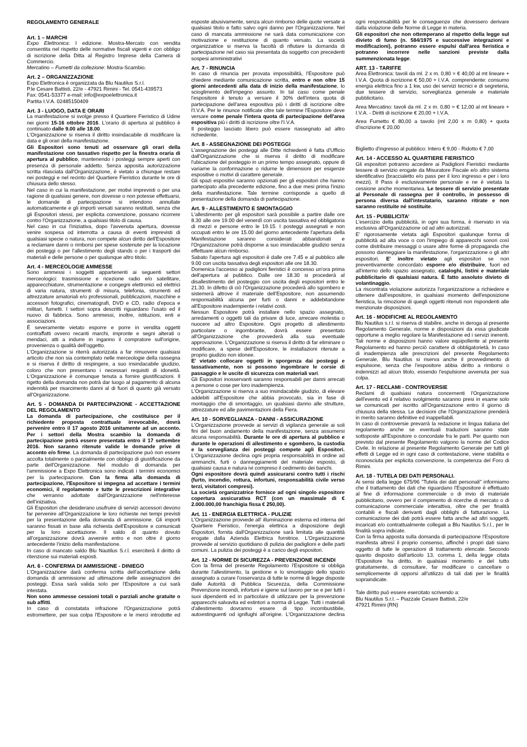REGOLAMENTO GENERALE
Art. 1 – MARCHI
Expo Elettronica: I edizione. Mostra-Mercato con vendita consentita nel rispetto delle normative fiscali vigenti e con obbligo di iscrizione della Ditta al Registro Imprese della Camera di Commercio.
Mercatino – Fumetti da collezione: Mostra-Scambio.
Art. 2 – ORGANIZZAZIONE
Expo Elettronica è organizzata da Blu Nautilus S.r.l.
P.le Cesare Battisti, 22/e - 47921 Rimini - Tel. 0541-439573
Fax: 0541-53377 e-mail: info@expoelettronica.it
Partita I.V.A. 02485150409
Art. 3 - LUOGO, DATA E ORARI
La manifestazione si svolge presso il Quartiere Fieristico di Udine nei giorni 15-16 ottobre 2016. L'orario di apertura al pubblico è continuato dalle 9.00 alle 18.00.
L'Organizzazione si riserva il diritto insindacabile di modificare la data e gli orari della manifestazione.
Gli Espositori sono tenuti ad osservare gli orari della manifestazione con tassativo rispetto per la finestra oraria di apertura al pubblico, mantenendo i posteggi sempre aperti con presenza di personale addetto. Senza apposita autorizzazione scritta rilasciata dall'Organizzazione, è vietato a chiunque restare nei posteggi e nel recinto del Quartiere Fieristico durante le ore di chiusura dello stesso.
Nel caso in cui la manifestazione, per motivi imprevisti o per una ragione di qualsiasi genere, non dovesse o non potesse effettuarsi, le domande di partecipazione si intendono annullate automaticamente e gli importi versati saranno restituiti, senza che gli Espositori stessi, per esplicita convenzione, possano ricorrere contro l'Organizzazione, a qualsiasi titolo di causa.
Nel caso in cui l'iniziativa, dopo l'avvenuta apertura, dovesse venire sospesa od interrotta a causa di eventi imprevisti di qualsiasi specie o natura, non compete alcun diritto dell'Espositore a reclamare danni o rimborsi per spese sostenute per la locazione dei posteggi o per l'allestimento degli stands o per i trasporti dei materiali e delle persone o per qualunque altro titolo.
Art. 4 - MERCEOLOGIE AMMESSE
Sono ammessi i soggetti appartenenti ai seguenti settori merceologici: trasmissione e ricezione radio e/o satellitare, apparecchiature, strumentazione e congegni elettronici ed elettrici di varia natura, strumenti di misura, telefonia, strumenti ed attrezzature amatoriali e/o professionali, pubblicazioni, macchine e accessori fotografici, cinematografi, DVD e CD, radio d'epoca e militari, fumetti. I settori sopra descritti riguardano l'usato ed il nuovo di fabbrica. Sono ammessi, inoltre, istituzioni, enti e associazioni.
È severamente vietato esporre e porre in vendita oggetti contraffatti ovvero recanti marchi, impronte e segni alterati o mendaci, atti a indurre in inganno il compratore sull'origine, provenienza o qualità dell'oggetto.
L'Organizzazione si riterrà autorizzata a far rimuovere qualsiasi articolo che non sia contemplato nelle merceologie della rassegna e si riserva il diritto di respingere, a suo insindacabile giudizio, coloro che non presentano i necessari requisiti di idoneità. L'Organizzazione è comunque tenuta a fornire giustificazioni. Il rigetto della domanda non potrà dar luogo al pagamento di alcuna indennità per risarcimento danni al di fuori di quanto già versato all'Organizzazione.
Art. 5 - DOMANDA DI PARTECIPAZIONE - ACCETTAZIONE DEL REGOLAMENTO
La domanda di partecipazione, che costituisce per il richiedente proposta contrattuale irrevocabile, dovrà pervenire entro il 17 agosto 2016 unitamente ad un acconto. Per i settori della Mostra scambio la domanda di partecipazione potrà essere presentata entro il 17 settembre 2016. Non saranno ritenute valide le domande prive di acconto e/o firme. La domanda di partecipazione può non essere accolta totalmente o parzialmente con obbligo di giustificazione da parte dell'Organizzazione. Nel modulo di domanda per l'ammissione a Expo Elettronica sono indicati i termini economici per la partecipazione. Con la firma alla domanda di partecipazione, l'Espositore si impegna ad accettare i termini economici, il regolamento e tutte le prescrizioni integrative che verranno adottate dall'Organizzazione nell'interesse dell'iniziativa.
Gli Espositori che desiderano usufruire di servizi accessori devono far pervenire all'Organizzazione le loro richieste nei tempi previsti per la presentazione della domanda di ammissione. Gli importi saranno fissati in base alla richiesta dell'Espositore e comunicati per la loro accettazione. Il saldo di quanto dovuto all'organizzazione dovrà avvenire entro e non oltre il giorno antecedente l'inizio della manifestazione.
In caso di mancato saldo Blu Nautilus S.r.l. eserciterà il diritto di ritenzione sui materiali esposti.
Art. 6 - CONFERMA DI AMMISSIONE - DINIEGO
L'Organizzazione darà conferma scritta dell'accettazione della domanda di ammissione ad ultimazione delle assegnazioni dei posteggi. Essa sarà valida solo per l'Espositore a cui sarà intestata.
Non sono ammesse cessioni totali o parziali anche gratuite o sub affitti.
In caso di constatata infrazione l'Organizzazione potrà estromettere, per sua colpa l'Espositore e le merci introdotte ed esposte abusivamente, senza alcun rimborso delle quote versate a qualsiasi titolo e fatto salvo ogni danno per l'Organizzazione. Nel caso di mancata ammissione ne sarà data comunicazione con motivazione e restituzione di quanto versato. La società organizzatrice si riserva la facoltà di rifiutare la domanda di partecipazione nel caso sia presentata da soggetto con precedenti sospesi amministrativi
Art. 7 - RINUNCIA
In caso di rinuncia per provata impossibilità, l'Espositore può chiedere mediante comunicazione scritta, entro e non oltre 15 giorni antecedenti alla data di inizio della manifestazione, lo scioglimento dell'impegno assunto. In tal caso come penale l'espositore è tenuto a versare il 30% dell'intera quota di partecipazione dell'area espositiva più i diritti di iscrizione oltre l'I.V.A. Per le rinunce notificate oltre tale termine l'Espositore deve versare come penale l'intera quota di partecipazione dell'area espositiva più i diritti di iscrizione oltre l'I.V.A.
Il posteggio lasciato libero può essere riassegnato ad altro richiedente.
Art. 8 - ASSEGNAZIONE DEI POSTEGGI
L'assegnazione dei posteggi alle Ditte richiedenti è fatta d'Ufficio dall'Organizzazione che si riserva il diritto di modificare l'ubicazione del posteggio in un primo tempo assegnato, oppure di variarne la conformazione o ridurne le dimensioni per esigenze espositive o motivi di carattere generale.
Gli spazi espositivi saranno opzionati per gli espositori che hanno partecipato alla precedente edizione, fino a due mesi prima l'inizio della manifestazione. Tale termine corrisponde a quello di presentazione della domanda di partecipazione.
Art. 9 - ALLESTIMENTO E SMONTAGGIO
L'allestimento per gli espositori sarà possibile a partire dalle ore 8.30 alle ore 19.00 del venerdì con uscita tassativa ed obbligatoria di mezzi e persone entro le 19.15. I posteggi assegnati e non occupati entro le ore 15.00 del giorno antecedente l'apertura della Manifestazione saranno considerati abbandonati e l'Organizzazione potrà disporne a suo insindacabile giudizio senza effettuare alcun rimborso.
Sabato l'apertura agli espositori è dalle ore 7.45 e al pubblico alle 9.00 con uscita tassativa degli espositori alle ore 18.30.
Domenica l'accesso ai padiglioni fieristici è concesso un'ora prima dell'apertura al pubblico. Dalle ore 18.30 si procederà al disallestimento del posteggio con uscita degli espositori entro le 21.30. In difetto di ciò l'Organizzazione procederà allo sgombero e sistemerà altrove il materiale dell'Espositore, non assumendo responsabilità alcuna per furti o danni e addebitandone all'Espositore inadempiente i relativi costi.
Nessun Espositore potrà installare nello spazio assegnato, arredamenti o oggetti tali da privare di luce, arrecare molestia o nuocere ad altro Espositore. Ogni progetto di allestimento particolare o ingombrante, dovrà essere presentato all'Organizzazione che provvederà alla sua eventuale approvazione. L'Organizzazione si riserva il diritto di far eliminare o modificare, a spese dell'Espositore, le installazioni ritenute a proprio giudizio non idonee.
E' vietato collocare oggetti in sporgenza dai posteggi e tassativamente, non si possono ingombrare le corsie di passaggio e le uscite di sicurezza con materiali vari.
Gli Espositori inosservanti saranno responsabili per danni arrecati a persone o cose per loro inadempienza.
L'Organizzazione si riserva a suo insindacabile giudizio, di elevare addebiti all'Espositore che abbia provocato, sia in fase di montaggio che di smontaggio, un qualsiasi danno alle strutture, attrezzature ed alle pavimentazioni della Fiera.
Art. 10 - SORVEGLIANZA - DANNI - ASSICURAZIONE
L'Organizzazione provvede ai servizi di vigilanza generale ai soli fini del buon andamento della manifestazione, senza assumersi alcuna responsabilità. Durante le ore di apertura al pubblico e durante le operazioni di allestimento e sgombero, la custodia e la sorveglianza dei posteggi compete agli Espositori. L'Organizzazione declina ogni propria responsabilità in ordine ad ammanchi, furti o danneggiamenti del materiale esposto, di qualsiasi causa e natura ivi compreso il cedimento dei banchi.
Ogni espositore dovrà quindi assicurarsi contro tutti i rischi (furto, incendio, rottura, infortuni, responsabilità civile verso terzi, visitatori compresi).
La società organizzatrice fornisce ad ogni singolo espositore copertura assicurativa RCT (con un massimale di € 2.000.000,00 franchigia fissa € 250,00).
Art. 11 - ENERGIA ELETTRICA - PULIZIE
L'Organizzazione provvede all' illuminazione esterna ed interna del Quartiere Fieristico, l'energia elettrica a disposizione degli Espositori, fornita dall'Organizzazione sarà limitata alle quantità erogate dalla Azienda Elettrica fornitrice. L'Organizzazione provvede al servizio quotidiano di pulizia dei padiglioni e delle parti comuni. La pulizia dei posteggi è a carico degli espositori.
Art. 12 - NORME DI SICUREZZA - PREVENZIONE INCENDI
Con la firma del presente Regolamento l'Espositore si obbliga durante l'allestimento, la gestione e lo smontaggio dello spazio assegnato a curare l'osservanza di tutte le norme di legge disposte dalle Autorità di Pubblica Sicurezza, della Commissione Prevenzione incendi, infortuni e igiene sul lavoro per se e per tutti i suoi dipendenti ed in particolare di utilizzare per la prevenzione apparecchi salvavita ed estintori a norma di Legge. Tutti i materiali d'allestimento dovranno essere di tipo incombustibile, autoestinguenti od ignifughi all'origine. L'Organizzazione declina ogni responsabilità per le conseguenze che dovessero derivare dalla violazione delle Norme di Legge in materia.
Gli espositori che non ottemperano al rispetto della legge sul divieto di fumo (n. 584/1975 e successive integrazioni e modificazioni), potranno essere espulsi dall'area fieristica e potranno incorrere nelle sanzioni previste dalla summenzionata legge.
ART. 13 - TARIFFE
Area Elettronica: tavoli da ml. 2 x m. 0,80 = € 40,00 al mt lineare + I.V.A. Quota di iscrizione € 50,00 + I.V.A. comprendente: consumo energia elettrica fino a 1 kw, uso dei servizi tecnici e di segreteria, due tessere di servizio, sorveglianza generale e materiale pubblicitario.
Area Mercatino: tavoli da ml. 2 x m. 0,80 = € 12,00 al mt lineare + I.V.A. - Diritti di iscrizione € 20,00 + I.V.A.
Area Fumetto € 80,00 a tavolo (ml 2,00 x m 0,80) + quota d'iscrizione € 20,00
Biglietto d'ingresso al pubblico: Intero € 9,00 - Ridotto € 7,00
Art. 14 - ACCESSO AL QUARTIERE FIERISTICO
Gli espositori potranno accedere ai Padiglioni Fieristici mediante tessere di servizio erogate da Misuratore Fiscale e/o altro sistema identificativo (braccialetto e/o pass per il loro ingresso e per i loro mezzi). Il Pass è esclusivamente personale e ne è vietata la cessione anche momentanea. Le tessere di servizio presentate al Personale di rassegna per il controllo, in possesso di persona diversa dall'intestatario, saranno ritirate e non saranno restituite né sostituite.
Art. 15 - PUBBLICITA'
L'esercizio della pubblicità, in ogni sua forma, è riservato in via esclusiva all'Organizzazione od ad altri autorizzati.
E' rigorosamente vietata agli Espositori qualunque forma di pubblicità ad alta voce o con l'impiego di apparecchi sonori così come distribuire messaggi o usare altre forme di propaganda che possono danneggiare la manifestazione, l'organizzazione o gli altri espositori. E' inoltre vietato agli espositori se non preventivamente concordato esporre e/o distribuire, fuori ed all'interno dello spazio assegnato, cataloghi, listini e materiale pubblicitario di qualsiasi natura. È fatto assoluto divieto di volantinaggio.
La riscontrata violazione autorizza l'organizzazione a richiedere e ottenere dall'espositore, in qualsiasi momento dell'esposizione fieristica, la rimozione di quegli oggetti ritenuti non rispondenti alle menzionate disposizioni.
Art. 16 - MODIFICHE AL REGOLAMENTO
Blu Nautilus s.r.l. si riserva di stabilire, anche in deroga al presente Regolamento Generale, norme e disposizioni da essa giudicate opportune a meglio regolare la Manifestazione ed i servizi inerenti. Tali norme e disposizioni hanno valore equipollente al presente Regolamento ed hanno perciò carattere di obbligatorietà. In caso di inadempienza alle prescrizioni del presente Regolamento Generale, Blu Nautilus si riserva anche il provvedimento di espulsione, senza che l'espositore abbia diritto a rimborsi o indennizzi ad alcun titolo, essendo l'espulsione avvenuta per sua colpa.
Art. 17 - RECLAMI - CONTROVERSIE
Reclami di qualsiasi natura concernenti l'Organizzazione dell'evento ed il relativo svolgimento saranno presi in esame solo se comunicati per iscritto all'Organizzazione entro il giorno di chiusura della stessa. Le decisioni che l'Organizzazione prenderà in merito saranno definitive ed inappellabili.
In caso di controversie prevarrà la redazione in lingua italiana del regolamento anche se eventuali traduzioni saranno state sottoposte all'Espositore o concordate fra le parti. Per quanto non previsto dal presente Regolamento valgono la norme del Codice Civile. In relazione al presente Regolamento Generale per tutti gli effetti di Legge ed in ogni caso di contestazione, viene stabilita e riconosciuta per esplicita convenzione, la competenza del Foro di Rimini.
Art. 18 - TUTELA DEI DATI PERSONALI.
Ai sensi della legge 675/96 "Tutela dei dati personali" informiamo che il trattamento dei dati che riguardano l'Espositore è effettuato al fine di informazione commerciale o di invio di materiale pubblicitario, ovvero per il compimento di ricerche di mercato o di comunicazione commerciale interattiva, oltre che per finalità contabili e fiscali derivanti dagli obblighi di fatturazione. La comunicazione dei dati potrà essere fatta anche ad altri soggetti, incaricati e/o contrattualmente collegati a Blu Nautilus S.r.l., per le finalità sopra indicate.
Con la firma apposta sulla domanda di partecipazione l'Espositore manifesta altresì il proprio consenso, affinché i propri dati siano oggetto di tutte le operazioni di trattamento elencate. Secondo quanto disposto dall'articolo 13, comma 1, della legge citata l'Espositore ha diritto, in qualsiasi momento e del tutto gratuitamente, di consultare, far modificare o cancellare o semplicemente di opporsi all'utilizzo di tali dati per le finalità sopraindicate.
Tale diritto può essere esercitato scrivendo a:
Blu Nautilus S.r.l. – Piazzale Cesare Battisti, 22/e
47921 Rimini (RN)